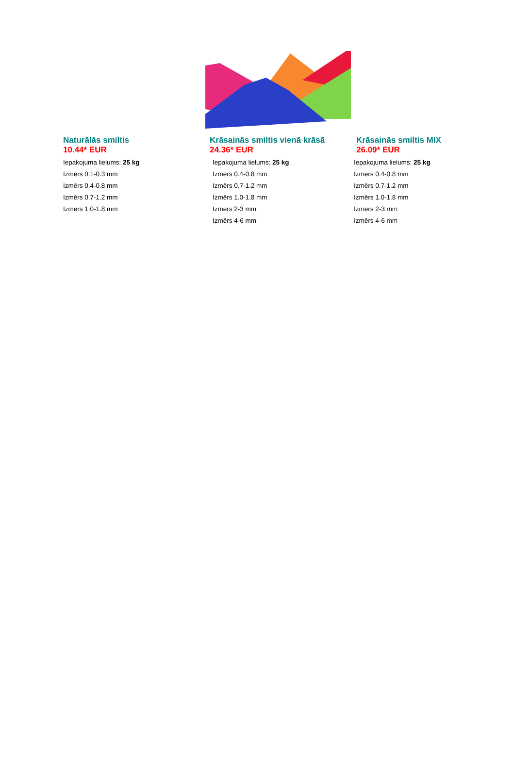Naturālās smiltis
10.44* EUR
Iepakojuma lielums: 25 kg
Izmērs 0.1-0.3 mm
Izmērs 0.4-0.8 mm
Izmērs 0.7-1.2 mm
Izmērs 1.0-1.8 mm
Krāsainās smiltis vienā krāsā
24.36* EUR
Iepakojuma lielums: 25 kg
Izmērs 0.4-0.8 mm
Izmērs 0.7-1.2 mm
Izmērs 1.0-1.8 mm
Izmērs 2-3 mm
Izmērs 4-6 mm
Krāsainās smiltis MIX
26.09* EUR
Iepakojuma lielums: 25 kg
Izmērs 0.4-0.8 mm
Izmērs 0.7-1.2 mm
Izmērs 1.0-1.8 mm
Izmērs 2-3 mm
Izmērs 4-6 mm